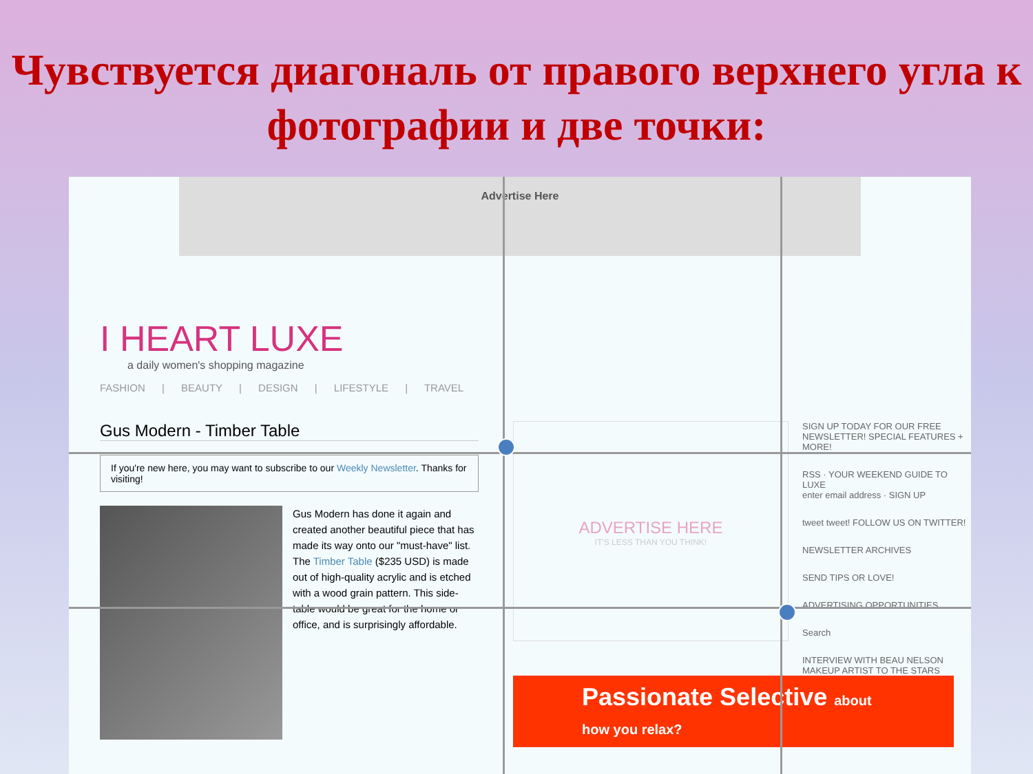Чувствуется диагональ от правого верхнего угла к фотографии и две точки:
Advertise Here
I HEART LUXE
a daily women's shopping magazine
FASHION | BEAUTY | DESIGN | LIFESTYLE | TRAVEL
Gus Modern - Timber Table
If you're new here, you may want to subscribe to our Weekly Newsletter. Thanks for visiting!
Gus Modern has done it again and created another beautiful piece that has made its way onto our "must-have" list. The Timber Table ($235 USD) is made out of high-quality acrylic and is etched with a wood grain pattern. This side-table would be great for the home or office, and is surprisingly affordable.
ADVERTISE HERE
IT'S LESS THAN YOU THINK!
Passionate Selective about how you relax?
SIGN UP TODAY FOR OUR FREE NEWSLETTER! SPECIAL FEATURES + MORE!
RSS · YOUR WEEKEND GUIDE TO LUXE
enter email address · SIGN UP
tweet tweet! FOLLOW US ON TWITTER!
NEWSLETTER ARCHIVES
SEND TIPS OR LOVE!
ADVERTISING OPPORTUNITIES
Search
INTERVIEW WITH BEAU NELSON MAKEUP ARTIST TO THE STARS